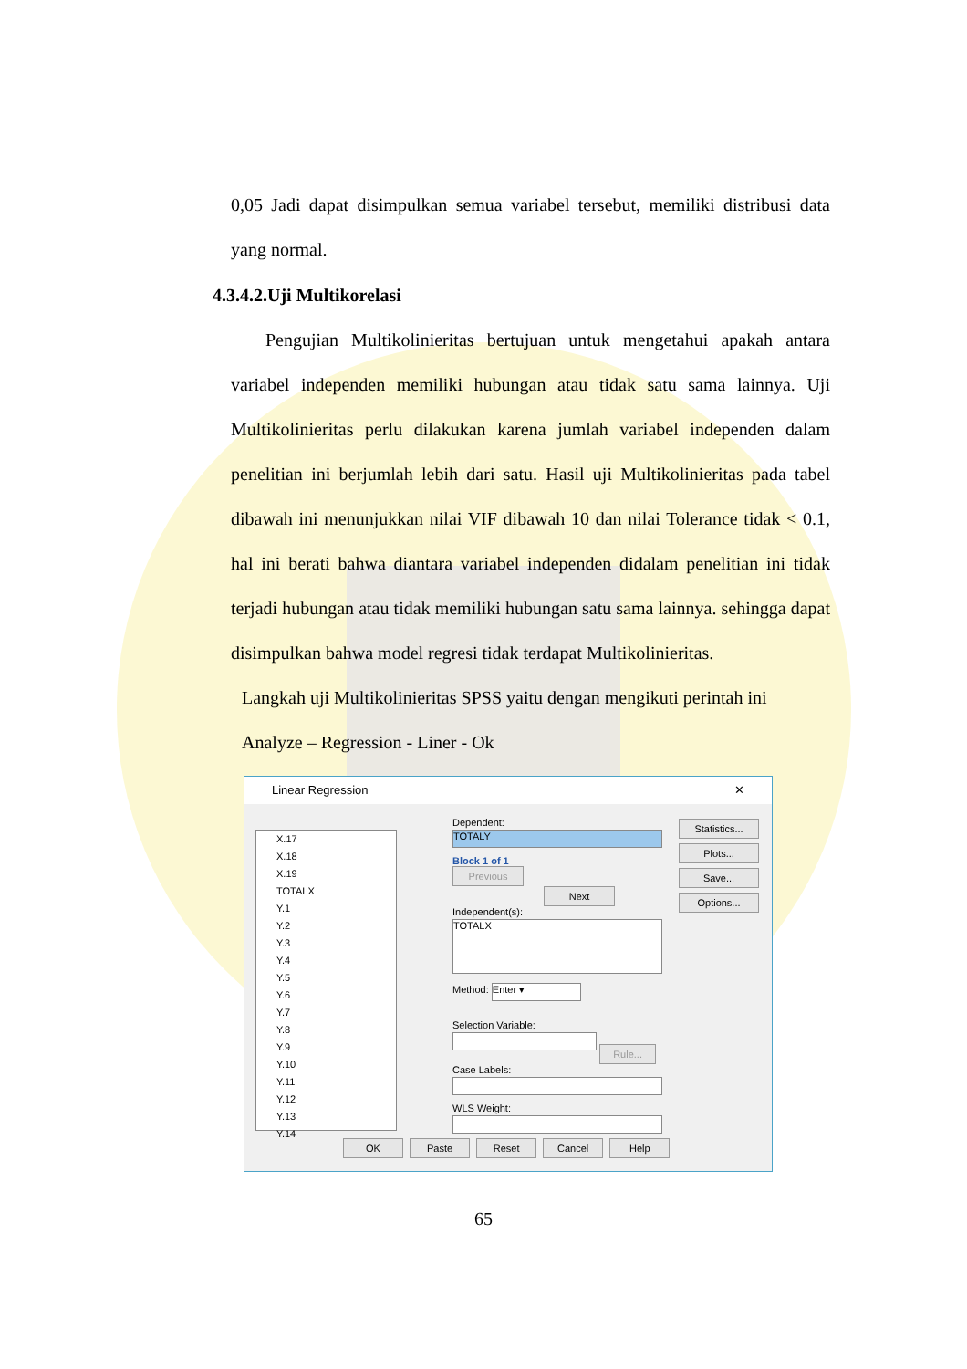0,05 Jadi dapat disimpulkan semua variabel tersebut, memiliki distribusi data yang normal.
4.3.4.2.Uji Multikorelasi
Pengujian Multikolinieritas bertujuan untuk mengetahui apakah antara variabel independen memiliki hubungan atau tidak satu sama lainnya. Uji Multikolinieritas perlu dilakukan karena jumlah variabel independen dalam penelitian ini berjumlah lebih dari satu. Hasil uji Multikolinieritas pada tabel dibawah ini menunjukkan nilai VIF dibawah 10 dan nilai Tolerance tidak < 0.1, hal ini berati bahwa diantara variabel independen didalam penelitian ini tidak terjadi hubungan atau tidak memiliki hubungan satu sama lainnya. sehingga dapat disimpulkan bahwa model regresi tidak terdapat Multikolinieritas.
Langkah uji Multikolinieritas SPSS yaitu dengan mengikuti perintah ini
Analyze – Regression - Liner - Ok
Linear Regression ✕
X.17
X.18
X.19
TOTALX
Y.1
Y.2
Y.3
Y.4
Y.5
Y.6
Y.7
Y.8
Y.9
Y.10
Y.11
Y.12
Y.13
Y.14
Dependent:
TOTALY
Block 1 of 1
Previous Next
Independent(s):
TOTALX
Method: Enter ▾
Selection Variable:
Rule...
Case Labels:
WLS Weight:
Statistics... Plots... Save... Options...
OK Paste Reset Cancel Help
65